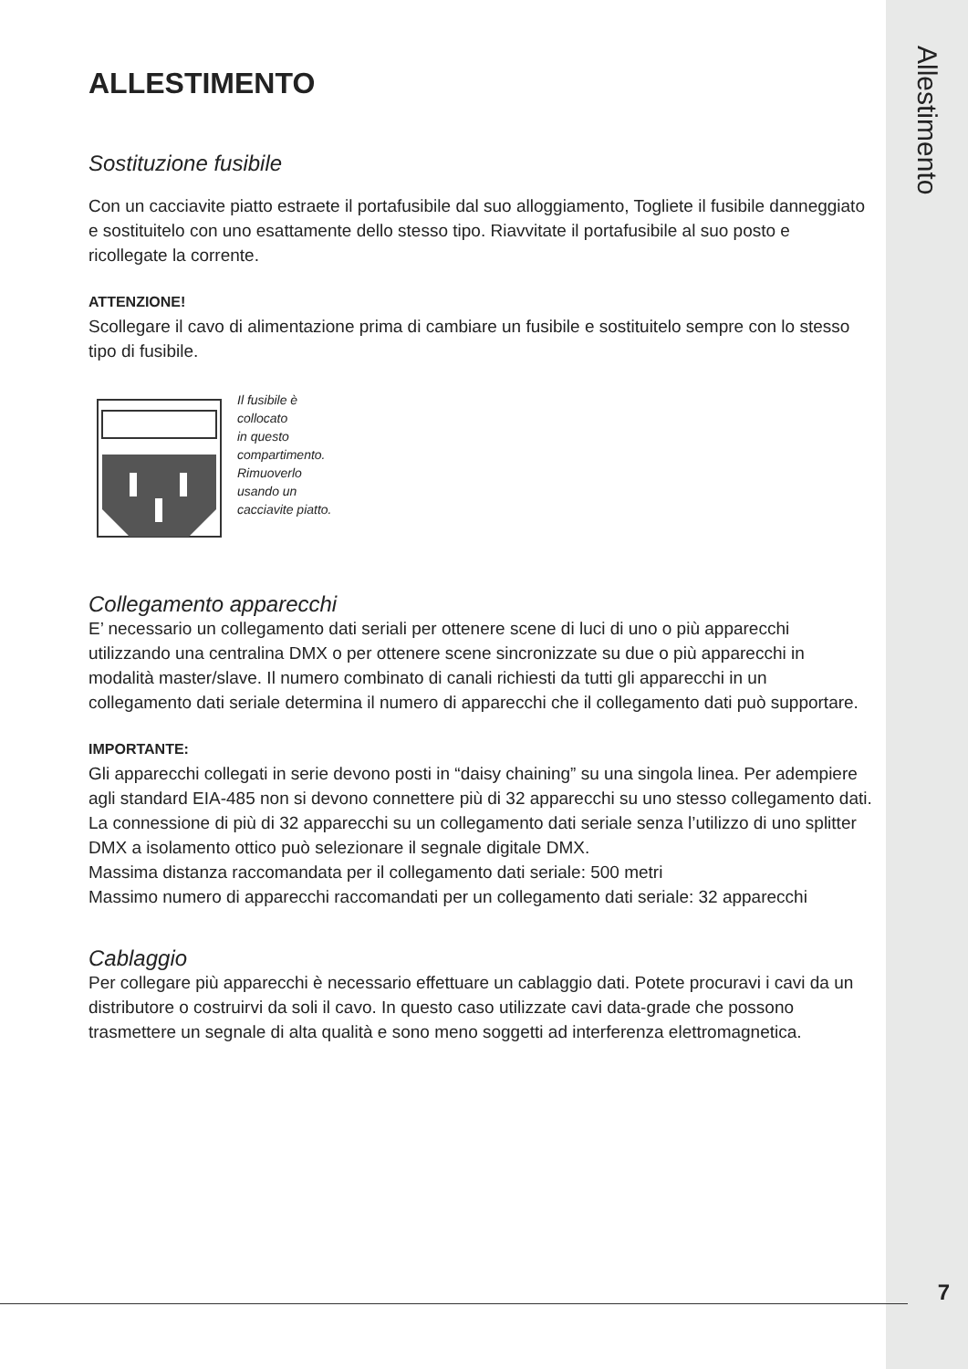Allestimento
ALLESTIMENTO
Sostituzione fusibile
Con un cacciavite piatto estraete il portafusibile dal suo alloggiamento, Togliete il fusibile danneggiato e sostituitelo con uno esattamente dello stesso tipo. Riavvitate il portafusibile al suo posto e ricollegate la corrente.
ATTENZIONE!
Scollegare il cavo di alimentazione prima di cambiare un fusibile e sostituitelo sempre con lo stesso tipo di fusibile.
Il fusibile è
collocato
in questo
compartimento.
Rimuoverlo
usando un
cacciavite piatto.
Collegamento apparecchi
E’ necessario un collegamento dati seriali per ottenere scene di luci di uno o più apparecchi utilizzando una centralina DMX o per ottenere scene sincronizzate su due o più apparecchi in modalità master/slave. Il numero combinato di canali richiesti da tutti gli apparecchi in un collegamento dati seriale determina il numero di apparecchi che il collegamento dati può supportare.
IMPORTANTE:
Gli apparecchi collegati in serie devono posti in “daisy chaining” su una singola linea. Per adempiere agli standard EIA-485 non si devono connettere più di 32 apparecchi su uno stesso collegamento dati. La connessione di più di 32 apparecchi su un collegamento dati seriale senza l’utilizzo di uno splitter DMX a isolamento ottico può selezionare il segnale digitale DMX.
Massima distanza raccomandata per il collegamento dati seriale: 500 metri
Massimo numero di apparecchi raccomandati per un collegamento dati seriale: 32 apparecchi
Cablaggio
Per collegare più apparecchi è necessario effettuare un cablaggio dati. Potete procuravi i cavi da un distributore o costruirvi da soli il cavo. In questo caso utilizzate cavi data-grade che possono trasmettere un segnale di alta qualità e sono meno soggetti ad interferenza elettromagnetica.
7